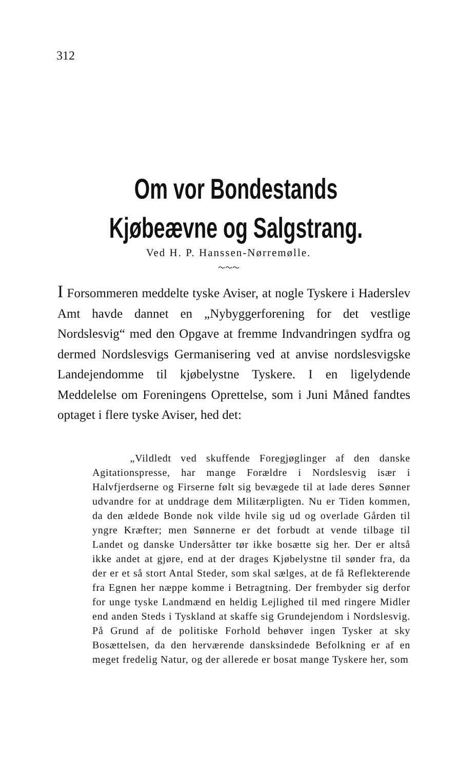312
Om vor Bondestands Kjøbeævne og Salgstrang.
Ved H. P. Hanssen-Nørremølle.
～～～
I Forsommeren meddelte tyske Aviser, at nogle Tyskere i Haderslev Amt havde dannet en „Nybyggerforening for det vestlige Nordslesvig“ med den Opgave at fremme Indvandringen sydfra og dermed Nordslesvigs Germanisering ved at anvise nordslesvigske Landejendomme til kjøbelystne Tyskere. I en ligelydende Meddelelse om Foreningens Oprettelse, som i Juni Måned fandtes optaget i flere tyske Aviser, hed det:
„Vildledt ved skuffende Foregjøglinger af den danske Agitationspresse, har mange Forældre i Nordslesvig især i Halvfjerdserne og Firserne følt sig bevægede til at lade deres Sønner udvandre for at unddrage dem Militærpligten. Nu er Tiden kommen, da den ældede Bonde nok vilde hvile sig ud og overlade Gården til yngre Kræfter; men Sønnerne er det forbudt at vende tilbage til Landet og danske Undersåtter tør ikke bosætte sig her. Der er altså ikke andet at gjøre, end at der drages Kjøbelystne til sønder fra, da der er et så stort Antal Steder, som skal sælges, at de få Reflekterende fra Egnen her næppe komme i Betragtning. Der frembyder sig derfor for unge tyske Landmænd en heldig Lejlighed til med ringere Midler end anden Steds i Tyskland at skaffe sig Grundejendom i Nordslesvig. På Grund af de politiske Forhold behøver ingen Tysker at sky Bosættelsen, da den herværende dansksindede Befolkning er af en meget fredelig Natur, og der allerede er bosat mange Tyskere her, som